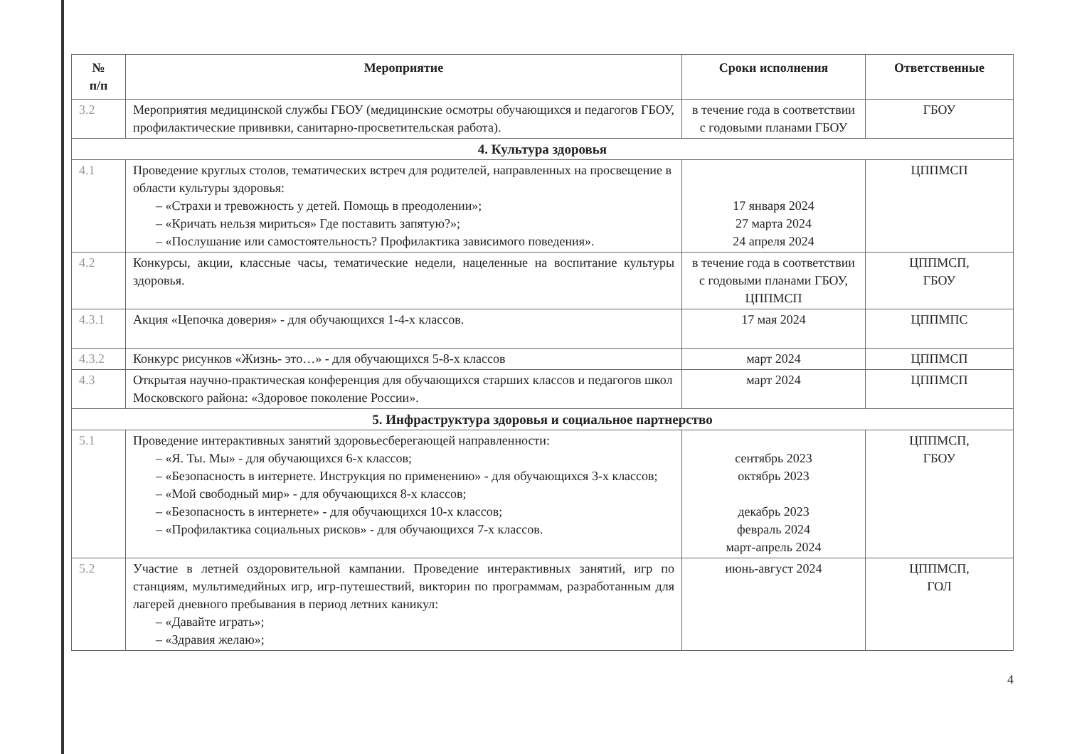| № п/п | Мероприятие | Сроки исполнения | Ответственные |
| --- | --- | --- | --- |
| 3.2 | Мероприятия медицинской службы ГБОУ (медицинские осмотры обучающихся и педагогов ГБОУ, профилактические прививки, санитарно-просветительская работа). | в течение года в соответствии с годовыми планами ГБОУ | ГБОУ |
| 4. Культура здоровья | | | |
| 4.1 | Проведение круглых столов, тематических встреч для родителей, направленных на просвещение в области культуры здоровья: – «Страхи и тревожность у детей. Помощь в преодолении»; – «Кричать нельзя мириться» Где поставить запятую?»; – «Послушание или самостоятельность? Профилактика зависимого поведения». | 17 января 2024 27 марта 2024 24 апреля 2024 | ЦППМСП |
| 4.2 | Конкурсы, акции, классные часы, тематические недели, нацеленные на воспитание культуры здоровья. | в течение года в соответствии с годовыми планами ГБОУ, ЦППМСП | ЦППМСП, ГБОУ |
| 4.3.1 | Акция «Цепочка доверия» - для обучающихся 1-4-х классов. | 17 мая 2024 | ЦППМПС |
| 4.3.2 | Конкурс рисунков «Жизнь- это…» - для обучающихся 5-8-х классов | март 2024 | ЦППМСП |
| 4.3 | Открытая научно-практическая конференция для обучающихся старших классов и педагогов школ Московского района: «Здоровое поколение России». | март 2024 | ЦППМСП |
| 5. Инфраструктура здоровья и социальное партнерство | | | |
| 5.1 | Проведение интерактивных занятий здоровьесберегающей направленности: – «Я. Ты. Мы» - для обучающихся 6-х классов; – «Безопасность в интернете. Инструкция по применению» - для обучающихся 3-х классов; – «Мой свободный мир» - для обучающихся 8-х классов; – «Безопасность в интернете» - для обучающихся 10-х классов; – «Профилактика социальных рисков» - для обучающихся 7-х классов. | сентябрь 2023 октябрь 2023 декабрь 2023 февраль 2024 март-апрель 2024 | ЦППМСП, ГБОУ |
| 5.2 | Участие в летней оздоровительной кампании. Проведение интерактивных занятий, игр по станциям, мультимедийных игр, игр-путешествий, викторин по программам, разработанным для лагерей дневного пребывания в период летних каникул: – «Давайте играть»; – «Здравия желаю»; | июнь-август 2024 | ЦППМСП, ГОЛ |
4